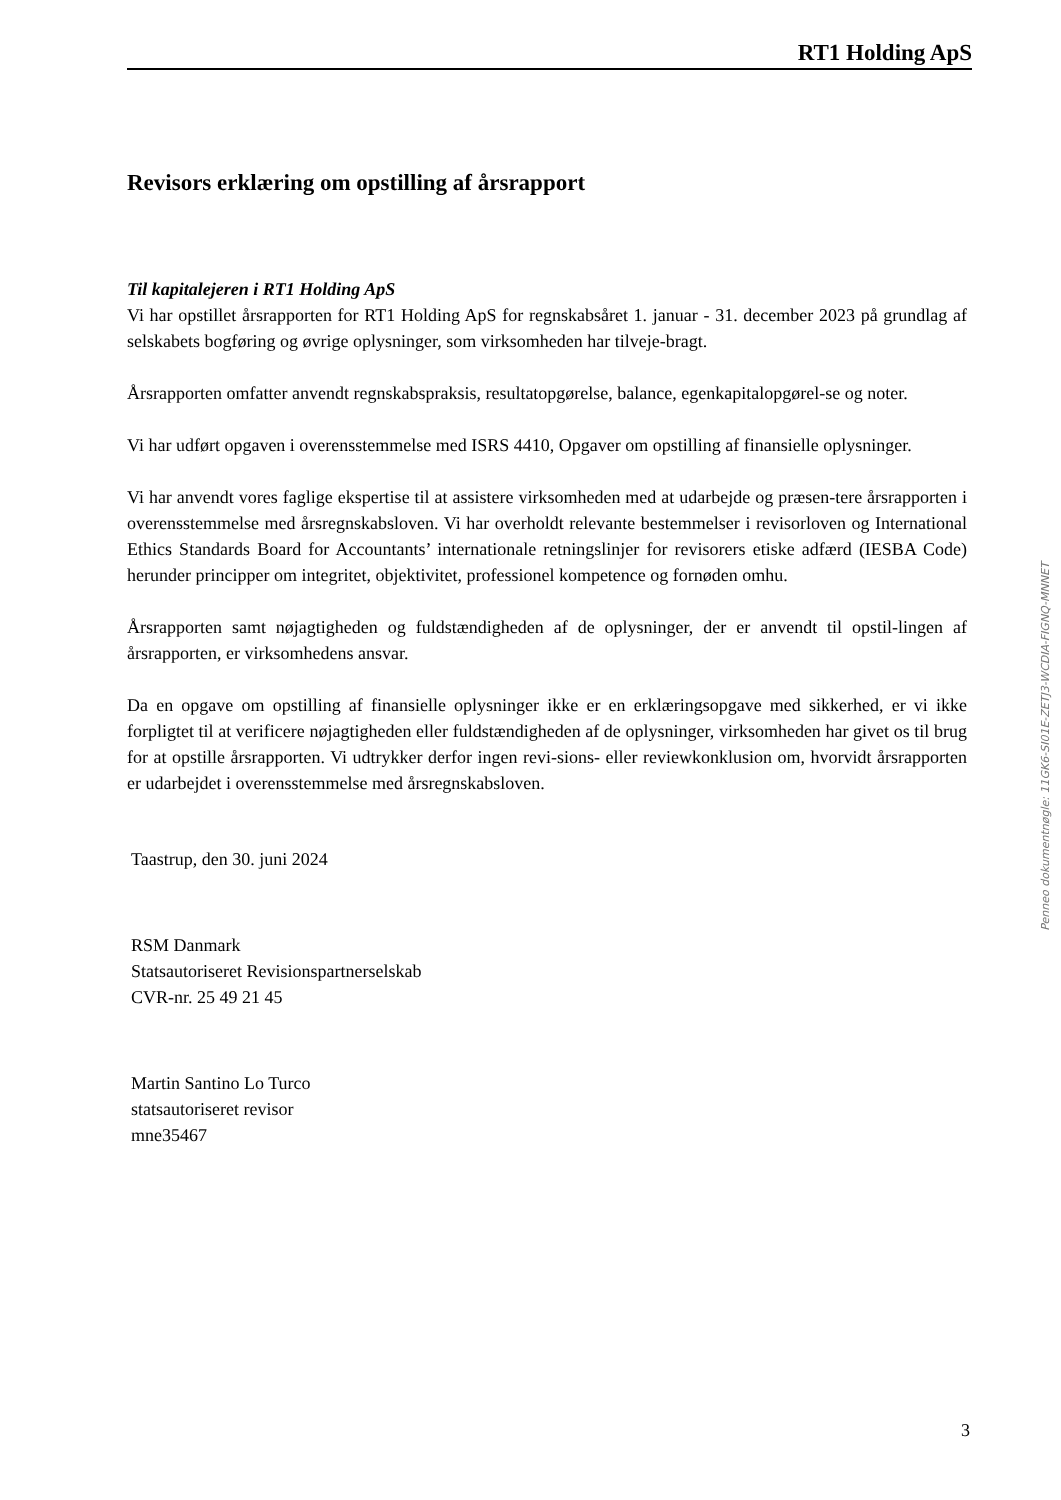RT1 Holding ApS
Revisors erklæring om opstilling af årsrapport
Til kapitalejeren i RT1 Holding ApS
Vi har opstillet årsrapporten for RT1 Holding ApS for regnskabsåret 1. januar - 31. december 2023 på grundlag af selskabets bogføring og øvrige oplysninger, som virksomheden har tilveje-bragt.
Årsrapporten omfatter anvendt regnskabspraksis, resultatopgørelse, balance, egenkapitalopgørel-se og noter.
Vi har udført opgaven i overensstemmelse med ISRS 4410, Opgaver om opstilling af finansielle oplysninger.
Vi har anvendt vores faglige ekspertise til at assistere virksomheden med at udarbejde og præsen-tere årsrapporten i overensstemmelse med årsregnskabsloven. Vi har overholdt relevante bestemmelser i revisorloven og International Ethics Standards Board for Accountants’ internationale retningslinjer for revisorers etiske adfærd (IESBA Code) herunder principper om integritet, objektivitet, professionel kompetence og fornøden omhu.
Årsrapporten samt nøjagtigheden og fuldstændigheden af de oplysninger, der er anvendt til opstil-lingen af årsrapporten, er virksomhedens ansvar.
Da en opgave om opstilling af finansielle oplysninger ikke er en erklæringsopgave med sikkerhed, er vi ikke forpligtet til at verificere nøjagtigheden eller fuldstændigheden af de oplysninger, virksomheden har givet os til brug for at opstille årsrapporten. Vi udtrykker derfor ingen revi-sions- eller reviewkonklusion om, hvorvidt årsrapporten er udarbejdet i overensstemmelse med årsregnskabsloven.
Taastrup, den 30. juni 2024
RSM Danmark
Statsautoriseret Revisionspartnerselskab
CVR-nr. 25 49 21 45
Martin Santino Lo Turco
statsautoriseret revisor
mne35467
Penneo dokumentnøgle: 11GK6-SI01E-ZETJ3-WCDIA-FIGNQ-MNNET
3